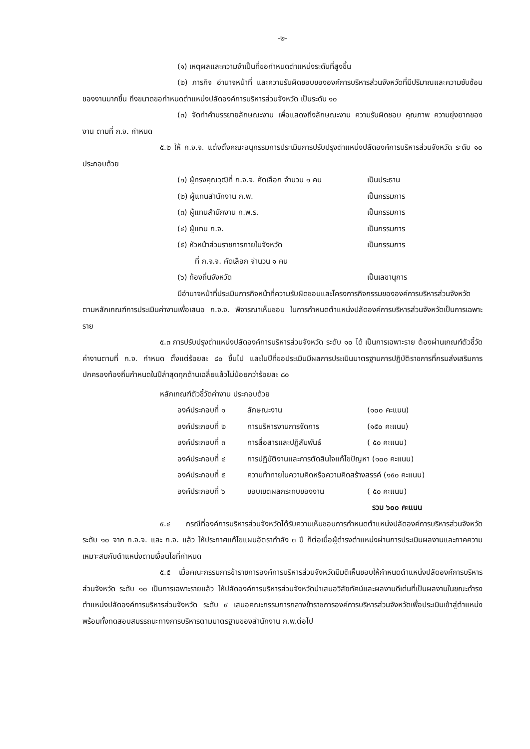-๒-
(๑) เหตุผลและความจำเป็นที่ขอกำหนดตำแหน่งระดับที่สูงขึ้น
(๒) ภารกิจ อำนาจหน้าที่ และความรับผิดชอบขององค์การบริหารส่วนจังหวัดที่มีปริมาณและความซับซ้อนของงานมากขึ้น ถึงขนาดขอกำหนดตำแหน่งปลัดองค์การบริหารส่วนจังหวัด เป็นระดับ ๑๐
(๓) จัดทำคำบรรยายลักษณะงาน เพื่อแสดงถึงลักษณะงาน ความรับผิดชอบ คุณภาพ ความยุ่งยากของงาน ตามที่ ก.จ. กำหนด
๕.๒ ให้ ก.จ.จ. แต่งตั้งคณะอนุกรรมการประเมินการปรับปรุงตำแหน่งปลัดองค์การบริหารส่วนจังหวัด ระดับ ๑๐ ประกอบด้วย
(๑) ผู้ทรงคุณวุฒิที่ ก.จ.จ. คัดเลือก จำนวน ๑ คน เป็นประธาน
(๒) ผู้แทนสำนักงาน ก.พ. เป็นกรรมการ
(๓) ผู้แทนสำนักงาน ก.พ.ร. เป็นกรรมการ
(๔) ผู้แทน ก.จ. เป็นกรรมการ
(๕) หัวหน้าส่วนราชการภายในจังหวัด เป็นกรรมการ
ที่ ก.จ.จ. คัดเลือก จำนวน ๑ คน
(๖) ท้องถิ่นจังหวัด เป็นเลขานุการ
มีอำนาจหน้าที่ประเมินภารกิจหน้าที่ความรับผิดชอบและโครงการกิจกรรมขององค์การบริหารส่วนจังหวัด ตามหลักเกณฑ์การประเมินค่างานเพื่อเสนอ ก.จ.จ. พิจารณาเห็นชอบ ในการกำหนดตำแหน่งปลัดองค์การบริหารส่วนจังหวัดเป็นการเฉพาะราย
๕.๓ การปรับปรุงตำแหน่งปลัดองค์การบริหารส่วนจังหวัด ระดับ ๑๐ ได้ เป็นการเฉพาะราย ต้องผ่านเกณฑ์ตัวชี้วัดค่างานตามที่ ก.จ. กำหนด ตั้งแต่ร้อยละ ๘๐ ขึ้นไป และในปีที่ขอประเมินมีผลการประเมินมาตรฐานการปฏิบัติราชการที่กรมส่งเสริมการปกครองท้องถิ่นกำหนดในปีล่าสุดทุกด้านเฉลี่ยแล้วไม่น้อยกว่าร้อยละ ๘๐
หลักเกณฑ์ตัวชี้วัดค่างาน ประกอบด้วย
องค์ประกอบที่ ๑ ลักษณะงาน (๑๐๐ คะแนน)
องค์ประกอบที่ ๒ การบริหารงานการจัดการ (๑๕๐ คะแนน)
องค์ประกอบที่ ๓ การสื่อสารและปฏิสัมพันธ์ ( ๕๐ คะแนน)
องค์ประกอบที่ ๔ การปฏิบัติงานและการตัดสินใจแก้ไขปัญหา (๑๐๐ คะแนน)
องค์ประกอบที่ ๕ ความท้าทายในความคิดหรือความคิดสร้างสรรค์ (๑๕๐ คะแนน)
องค์ประกอบที่ ๖ ขอบเขตผลกระทบของงาน ( ๕๐ คะแนน)
รวม ๖๐๐ คะแนน
๕.๔ กรณีที่องค์การบริหารส่วนจังหวัดได้รับความเห็นชอบการกำหนดตำแหน่งปลัดองค์การบริหารส่วนจังหวัด ระดับ ๑๐ จาก ก.จ.จ. และ ก.จ. แล้ว ให้ประกาศแก้ไขแผนอัตรากำลัง ๓ ปี ก็ต่อเมื่อผู้ดำรงตำแหน่งผ่านการประเมินผลงานและภาคความเหมาะสมกับตำแหน่งตามเงื่อนไขที่กำหนด
๕.๕ เมื่อคณะกรรมการข้าราชการองค์การบริหารส่วนจังหวัดมีมติเห็นชอบให้กำหนดตำแหน่งปลัดองค์การบริหารส่วนจังหวัด ระดับ ๑๐ เป็นการเฉพาะรายแล้ว ให้ปลัดองค์การบริหารส่วนจังหวัดนำเสนอวิสัยทัศน์และผลงานดีเด่นที่เป็นผลงานในขณะดำรงตำแหน่งปลัดองค์การบริหารส่วนจังหวัด ระดับ ๙ เสนอคณะกรรมการกลางข้าราชการองค์การบริหารส่วนจังหวัดเพื่อประเมินเข้าสู่ตำแหน่งพร้อมทั้งทดสอบสมรรถนะทางการบริหารตามมาตรฐานของสำนักงาน ก.พ.ต่อไป